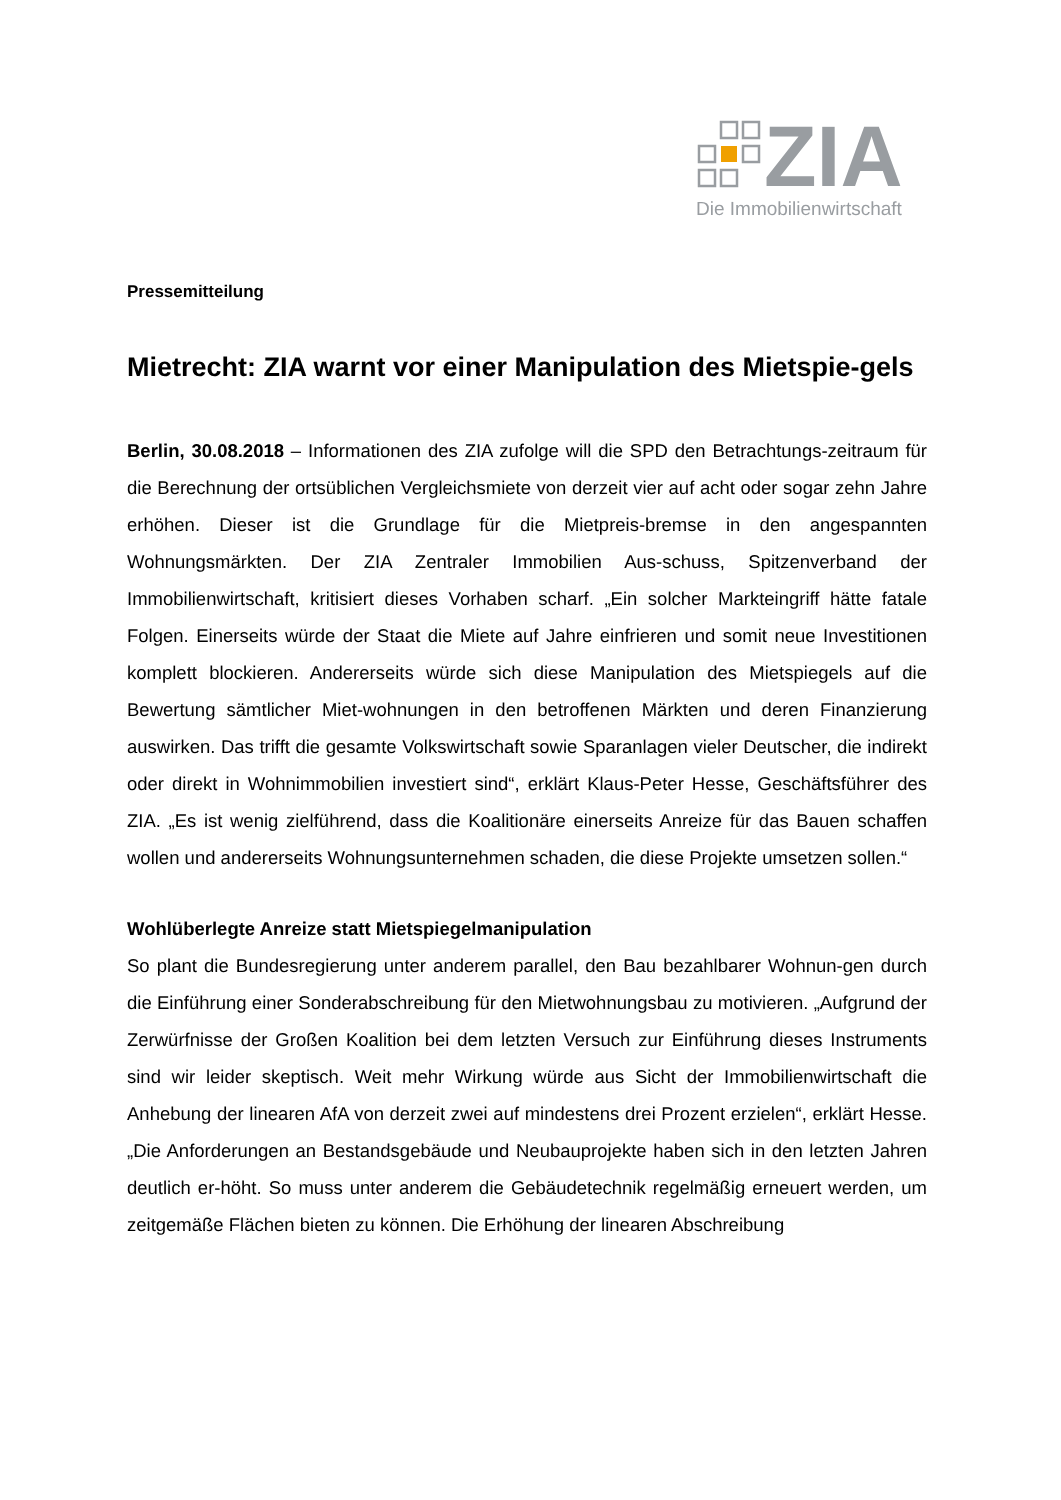ZIA
Die Immobilienwirtschaft
Pressemitteilung
Mietrecht: ZIA warnt vor einer Manipulation des Mietspie-gels
Berlin, 30.08.2018 – Informationen des ZIA zufolge will die SPD den Betrachtungs-zeitraum für die Berechnung der ortsüblichen Vergleichsmiete von derzeit vier auf acht oder sogar zehn Jahre erhöhen. Dieser ist die Grundlage für die Mietpreis-bremse in den angespannten Wohnungsmärkten. Der ZIA Zentraler Immobilien Aus-schuss, Spitzenverband der Immobilienwirtschaft, kritisiert dieses Vorhaben scharf. „Ein solcher Markteingriff hätte fatale Folgen. Einerseits würde der Staat die Miete auf Jahre einfrieren und somit neue Investitionen komplett blockieren. Andererseits würde sich diese Manipulation des Mietspiegels auf die Bewertung sämtlicher Miet-wohnungen in den betroffenen Märkten und deren Finanzierung auswirken. Das trifft die gesamte Volkswirtschaft sowie Sparanlagen vieler Deutscher, die indirekt oder direkt in Wohnimmobilien investiert sind“, erklärt Klaus-Peter Hesse, Geschäftsführer des ZIA. „Es ist wenig zielführend, dass die Koalitionäre einerseits Anreize für das Bauen schaffen wollen und andererseits Wohnungsunternehmen schaden, die diese Projekte umsetzen sollen.“
Wohlüberlegte Anreize statt Mietspiegelmanipulation
So plant die Bundesregierung unter anderem parallel, den Bau bezahlbarer Wohnun-gen durch die Einführung einer Sonderabschreibung für den Mietwohnungsbau zu motivieren. „Aufgrund der Zerwürfnisse der Großen Koalition bei dem letzten Versuch zur Einführung dieses Instruments sind wir leider skeptisch. Weit mehr Wirkung würde aus Sicht der Immobilienwirtschaft die Anhebung der linearen AfA von derzeit zwei auf mindestens drei Prozent erzielen“, erklärt Hesse. „Die Anforderungen an Bestandsgebäude und Neubauprojekte haben sich in den letzten Jahren deutlich er-höht. So muss unter anderem die Gebäudetechnik regelmäßig erneuert werden, um zeitgemäße Flächen bieten zu können. Die Erhöhung der linearen Abschreibung